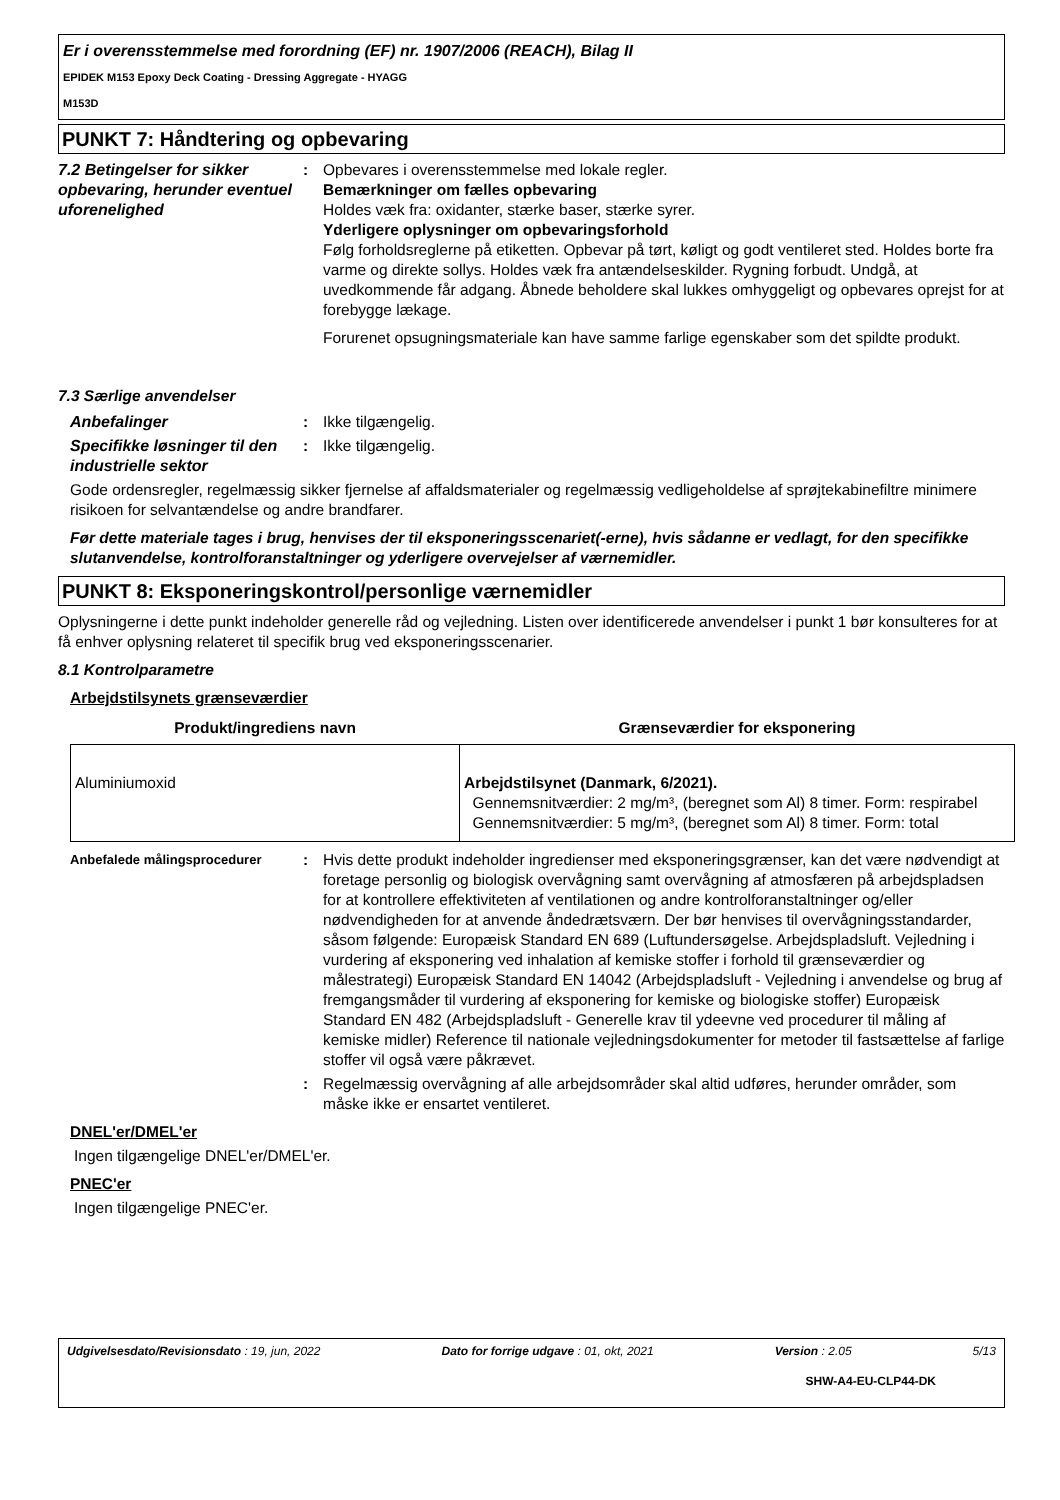Er i overensstemmelse med forordning (EF) nr. 1907/2006 (REACH), Bilag II
EPIDEK M153 Epoxy Deck Coating - Dressing Aggregate - HYAGG
M153D
PUNKT 7: Håndtering og opbevaring
7.2 Betingelser for sikker opbevaring, herunder eventuel uforenelighed
: Opbevares i overensstemmelse med lokale regler.
Bemærkninger om fælles opbevaring
Holdes væk fra: oxidanter, stærke baser, stærke syrer.
Yderligere oplysninger om opbevaringsforhold
Følg forholdsreglerne på etiketten. Opbevar på tørt, køligt og godt ventileret sted. Holdes borte fra varme og direkte sollys. Holdes væk fra antændelseskilder. Rygning forbudt. Undgå, at uvedkommende får adgang. Åbnede beholdere skal lukkes omhyggeligt og opbevares oprejst for at forebygge lækage.
Forurenet opsugningsmateriale kan have samme farlige egenskaber som det spildte produkt.
7.3 Særlige anvendelser
Anbefalinger : Ikke tilgængelig.
Specifikke løsninger til den industrielle sektor
: Ikke tilgængelig.
Gode ordensregler, regelmæssig sikker fjernelse af affaldsmaterialer og regelmæssig vedligeholdelse af sprøjtekabinefiltre minimere risikoen for selvantændelse og andre brandfarer.
Før dette materiale tages i brug, henvises der til eksponeringsscenariet(-erne), hvis sådanne er vedlagt, for den specifikke slutanvendelse, kontrolforanstaltninger og yderligere overvejelser af værnemidler.
PUNKT 8: Eksponeringskontrol/personlige værnemidler
Oplysningerne i dette punkt indeholder generelle råd og vejledning. Listen over identificerede anvendelser i punkt 1 bør konsulteres for at få enhver oplysning relateret til specifik brug ved eksponeringsscenarier.
8.1 Kontrolparametre
Arbejdstilsynets grænseværdier
| Produkt/ingrediens navn | Grænseværdier for eksponering |
| --- | --- |
| Aluminiumoxid | Arbejdstilsynet (Danmark, 6/2021). Gennemsnitværdier: 2 mg/m³, (beregnet som Al) 8 timer. Form: respirabel Gennemsnitværdier: 5 mg/m³, (beregnet som Al) 8 timer. Form: total |
Anbefalede målingsprocedurer
: Hvis dette produkt indeholder ingredienser med eksponeringsgrænser, kan det være nødvendigt at foretage personlig og biologisk overvågning samt overvågning af atmosfæren på arbejdspladsen for at kontrollere effektiviteten af ventilationen og andre kontrolforanstaltninger og/eller nødvendigheden for at anvende åndedrætsværn. Der bør henvises til overvågningsstandarder, såsom følgende: Europæisk Standard EN 689 (Luftundersøgelse. Arbejdspladsluft. Vejledning i vurdering af eksponering ved inhalation af kemiske stoffer i forhold til grænseværdier og målestrategi) Europæisk Standard EN 14042 (Arbejdspladsluft - Vejledning i anvendelse og brug af fremgangsmåder til vurdering af eksponering for kemiske og biologiske stoffer) Europæisk Standard EN 482 (Arbejdspladsluft - Generelle krav til ydeevne ved procedurer til måling af kemiske midler) Reference til nationale vejledningsdokumenter for metoder til fastsættelse af farlige stoffer vil også være påkrævet.
: Regelmæssig overvågning af alle arbejdsområder skal altid udføres, herunder områder, som måske ikke er ensartet ventileret.
DNEL'er/DMEL'er
Ingen tilgængelige DNEL'er/DMEL'er.
PNEC'er
Ingen tilgængelige PNEC'er.
Udgivelsesdato/Revisionsdato : 19, jun, 2022 Dato for forrige udgave : 01, okt, 2021 Version : 2.05 5/13
SHW-A4-EU-CLP44-DK